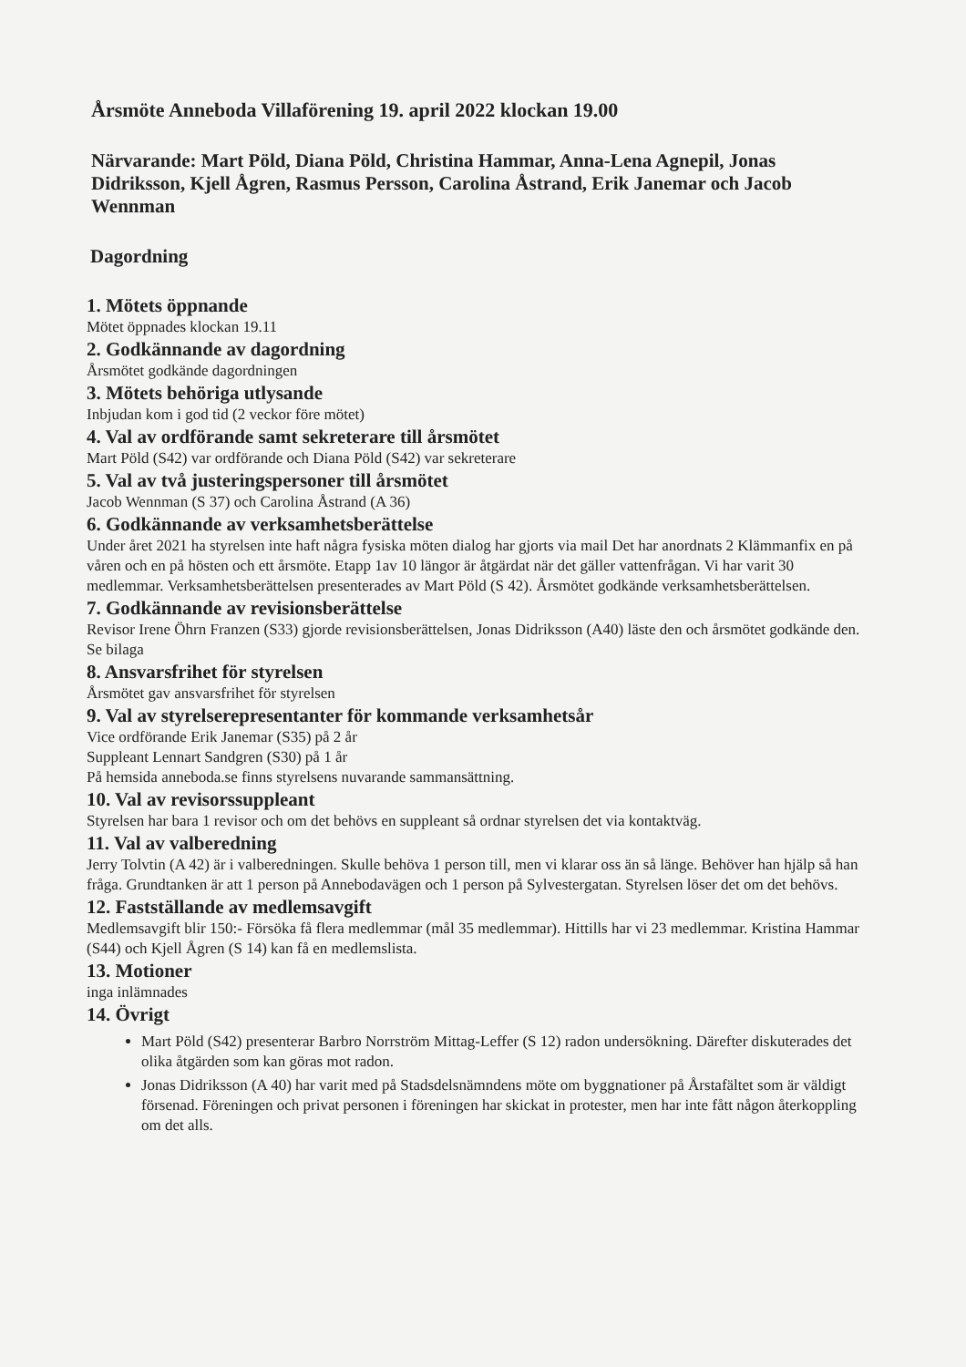Årsmöte Anneboda Villaförening 19. april 2022 klockan 19.00
Närvarande: Mart Pöld, Diana Pöld, Christina Hammar, Anna-Lena Agnepil, Jonas Didriksson, Kjell Ågren, Rasmus Persson, Carolina Åstrand, Erik Janemar och Jacob Wennman
Dagordning
1. Mötets öppnande
Mötet öppnades klockan 19.11
2. Godkännande av dagordning
Årsmötet godkände dagordningen
3. Mötets behöriga utlysande
Inbjudan kom i god tid (2 veckor före mötet)
4. Val av ordförande samt sekreterare till årsmötet
Mart Pöld (S42) var ordförande och Diana Pöld (S42) var sekreterare
5. Val av två justeringspersoner till årsmötet
Jacob Wennman (S 37) och Carolina Åstrand (A 36)
6. Godkännande av verksamhetsberättelse
Under året 2021 ha styrelsen inte haft några fysiska möten dialog har gjorts via mail Det har anordnats 2 Klämmanfix en på våren och en på hösten och ett årsmöte. Etapp 1av 10 längor är åtgärdat när det gäller vattenfrågan. Vi har varit 30 medlemmar. Verksamhetsberättelsen presenterades av Mart Pöld (S 42). Årsmötet godkände verksamhetsberättelsen.
7. Godkännande av revisionsberättelse
Revisor Irene Öhrn Franzen (S33) gjorde revisionsberättelsen, Jonas Didriksson (A40) läste den och årsmötet godkände den. Se bilaga
8. Ansvarsfrihet för styrelsen
Årsmötet gav ansvarsfrihet för styrelsen
9. Val av styrelserepresentanter för kommande verksamhetsår
Vice ordförande Erik Janemar (S35) på 2 år
Suppleant Lennart Sandgren (S30) på 1 år
På hemsida anneboda.se finns styrelsens nuvarande sammansättning.
10. Val av revisorssuppleant
Styrelsen har bara 1 revisor och om det behövs en suppleant så ordnar styrelsen det via kontaktväg.
11. Val av valberedning
Jerry Tolvtin (A 42) är i valberedningen. Skulle behöva 1 person till, men vi klarar oss än så länge. Behöver han hjälp så han fråga. Grundtanken är att 1 person på Annebodavägen och 1 person på Sylvestergatan. Styrelsen löser det om det behövs.
12. Fastställande av medlemsavgift
Medlemsavgift blir 150:- Försöka få flera medlemmar (mål 35 medlemmar). Hittills har vi 23 medlemmar. Kristina Hammar (S44) och Kjell Ågren (S 14) kan få en medlemslista.
13. Motioner
inga inlämnades
14. Övrigt
Mart Pöld (S42) presenterar Barbro Norrström Mittag-Leffer (S 12) radon undersökning. Därefter diskuterades det olika åtgärden som kan göras mot radon.
Jonas Didriksson (A 40) har varit med på Stadsdelsnämndens möte om byggnationer på Årstafältet som är väldigt försenad. Föreningen och privat personen i föreningen har skickat in protester, men har inte fått någon återkoppling om det alls.